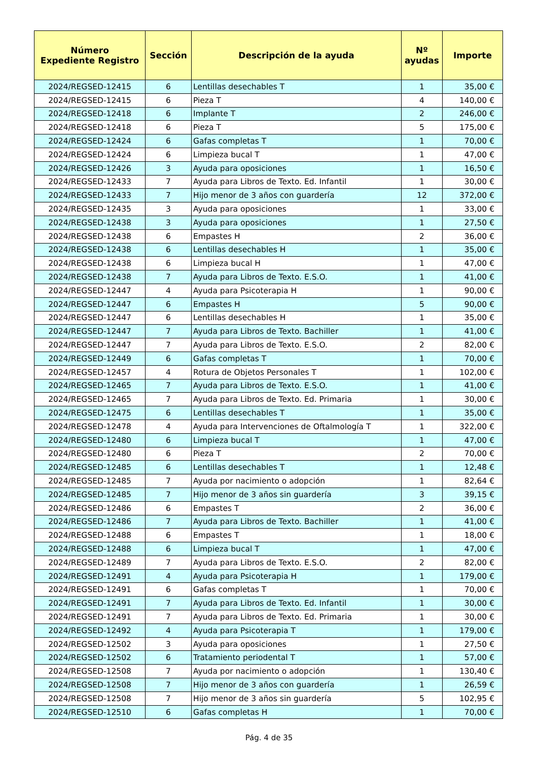| Número Expediente Registro | Sección | Descripción de la ayuda | Nº ayudas | Importe |
| --- | --- | --- | --- | --- |
| 2024/REGSED-12415 | 6 | Lentillas desechables T | 1 | 35,00 € |
| 2024/REGSED-12415 | 6 | Pieza T | 4 | 140,00 € |
| 2024/REGSED-12418 | 6 | Implante T | 2 | 246,00 € |
| 2024/REGSED-12418 | 6 | Pieza T | 5 | 175,00 € |
| 2024/REGSED-12424 | 6 | Gafas completas T | 1 | 70,00 € |
| 2024/REGSED-12424 | 6 | Limpieza bucal T | 1 | 47,00 € |
| 2024/REGSED-12426 | 3 | Ayuda para oposiciones | 1 | 16,50 € |
| 2024/REGSED-12433 | 7 | Ayuda para Libros de Texto. Ed. Infantil | 1 | 30,00 € |
| 2024/REGSED-12433 | 7 | Hijo menor de 3 años con guardería | 12 | 372,00 € |
| 2024/REGSED-12435 | 3 | Ayuda para oposiciones | 1 | 33,00 € |
| 2024/REGSED-12438 | 3 | Ayuda para oposiciones | 1 | 27,50 € |
| 2024/REGSED-12438 | 6 | Empastes H | 2 | 36,00 € |
| 2024/REGSED-12438 | 6 | Lentillas desechables H | 1 | 35,00 € |
| 2024/REGSED-12438 | 6 | Limpieza bucal H | 1 | 47,00 € |
| 2024/REGSED-12438 | 7 | Ayuda para Libros de Texto. E.S.O. | 1 | 41,00 € |
| 2024/REGSED-12447 | 4 | Ayuda para Psicoterapia H | 1 | 90,00 € |
| 2024/REGSED-12447 | 6 | Empastes H | 5 | 90,00 € |
| 2024/REGSED-12447 | 6 | Lentillas desechables H | 1 | 35,00 € |
| 2024/REGSED-12447 | 7 | Ayuda para Libros de Texto. Bachiller | 1 | 41,00 € |
| 2024/REGSED-12447 | 7 | Ayuda para Libros de Texto. E.S.O. | 2 | 82,00 € |
| 2024/REGSED-12449 | 6 | Gafas completas T | 1 | 70,00 € |
| 2024/REGSED-12457 | 4 | Rotura de Objetos Personales T | 1 | 102,00 € |
| 2024/REGSED-12465 | 7 | Ayuda para Libros de Texto. E.S.O. | 1 | 41,00 € |
| 2024/REGSED-12465 | 7 | Ayuda para Libros de Texto. Ed. Primaria | 1 | 30,00 € |
| 2024/REGSED-12475 | 6 | Lentillas desechables T | 1 | 35,00 € |
| 2024/REGSED-12478 | 4 | Ayuda para Intervenciones de Oftalmología T | 1 | 322,00 € |
| 2024/REGSED-12480 | 6 | Limpieza bucal T | 1 | 47,00 € |
| 2024/REGSED-12480 | 6 | Pieza T | 2 | 70,00 € |
| 2024/REGSED-12485 | 6 | Lentillas desechables T | 1 | 12,48 € |
| 2024/REGSED-12485 | 7 | Ayuda por nacimiento o adopción | 1 | 82,64 € |
| 2024/REGSED-12485 | 7 | Hijo menor de 3 años sin guardería | 3 | 39,15 € |
| 2024/REGSED-12486 | 6 | Empastes T | 2 | 36,00 € |
| 2024/REGSED-12486 | 7 | Ayuda para Libros de Texto. Bachiller | 1 | 41,00 € |
| 2024/REGSED-12488 | 6 | Empastes T | 1 | 18,00 € |
| 2024/REGSED-12488 | 6 | Limpieza bucal T | 1 | 47,00 € |
| 2024/REGSED-12489 | 7 | Ayuda para Libros de Texto. E.S.O. | 2 | 82,00 € |
| 2024/REGSED-12491 | 4 | Ayuda para Psicoterapia H | 1 | 179,00 € |
| 2024/REGSED-12491 | 6 | Gafas completas T | 1 | 70,00 € |
| 2024/REGSED-12491 | 7 | Ayuda para Libros de Texto. Ed. Infantil | 1 | 30,00 € |
| 2024/REGSED-12491 | 7 | Ayuda para Libros de Texto. Ed. Primaria | 1 | 30,00 € |
| 2024/REGSED-12492 | 4 | Ayuda para Psicoterapia T | 1 | 179,00 € |
| 2024/REGSED-12502 | 3 | Ayuda para oposiciones | 1 | 27,50 € |
| 2024/REGSED-12502 | 6 | Tratamiento periodental T | 1 | 57,00 € |
| 2024/REGSED-12508 | 7 | Ayuda por nacimiento o adopción | 1 | 130,40 € |
| 2024/REGSED-12508 | 7 | Hijo menor de 3 años con guardería | 1 | 26,59 € |
| 2024/REGSED-12508 | 7 | Hijo menor de 3 años sin guardería | 5 | 102,95 € |
| 2024/REGSED-12510 | 6 | Gafas completas H | 1 | 70,00 € |
Pág. 4 de 35